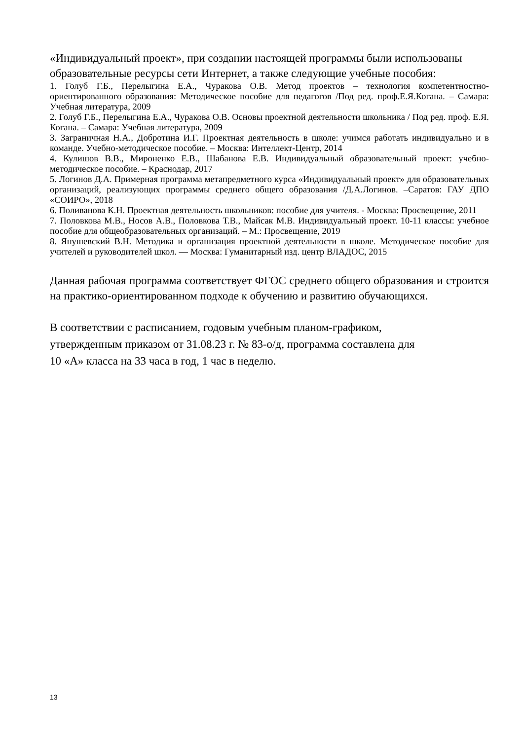«Индивидуальный проект», при создании настоящей программы были использованы образовательные ресурсы сети Интернет, а также следующие учебные пособия:
1. Голуб Г.Б., Перелыгина Е.А., Чуракова О.В. Метод проектов – технология компетентностно-ориентированного образования: Методическое пособие для педагогов /Под ред. проф.Е.Я.Когана. – Самара: Учебная литература, 2009
2. Голуб Г.Б., Перелыгина Е.А., Чуракова О.В. Основы проектной деятельности школьника / Под ред. проф. Е.Я. Когана. – Самара: Учебная литература, 2009
3. Заграничная Н.А., Добротина И.Г. Проектная деятельность в школе: учимся работать индивидуально и в команде. Учебно-методическое пособие. – Москва: Интеллект-Центр, 2014
4. Кулишов В.В., Мироненко Е.В., Шабанова Е.В. Индивидуальный образовательный проект: учебно-методическое пособие. – Краснодар, 2017
5. Логинов Д.А. Примерная программа метапредметного курса «Индивидуальный проект» для образовательных организаций, реализующих программы среднего общего образования /Д.А.Логинов. –Саратов: ГАУ ДПО «СОИРО», 2018
6. Поливанова К.Н. Проектная деятельность школьников: пособие для учителя. - Москва: Просвещение, 2011
7. Половкова М.В., Носов А.В., Половкова Т.В., Майсак М.В. Индивидуальный проект. 10-11 классы: учебное пособие для общеобразовательных организаций. – М.: Просвещение, 2019
8. Янушевский В.Н. Методика и организация проектной деятельности в школе. Методическое пособие для учителей и руководителей школ. — Москва: Гуманитарный изд. центр ВЛАДОС, 2015
Данная рабочая программа соответствует ФГОС среднего общего образования и строится на практико-ориентированном подходе к обучению и развитию обучающихся.
В соответствии с расписанием, годовым учебным планом-графиком,
утвержденным приказом от 31.08.23 г. № 83-о/д, программа составлена для
10 «А» класса на 33 часа в год, 1 час в неделю.
13